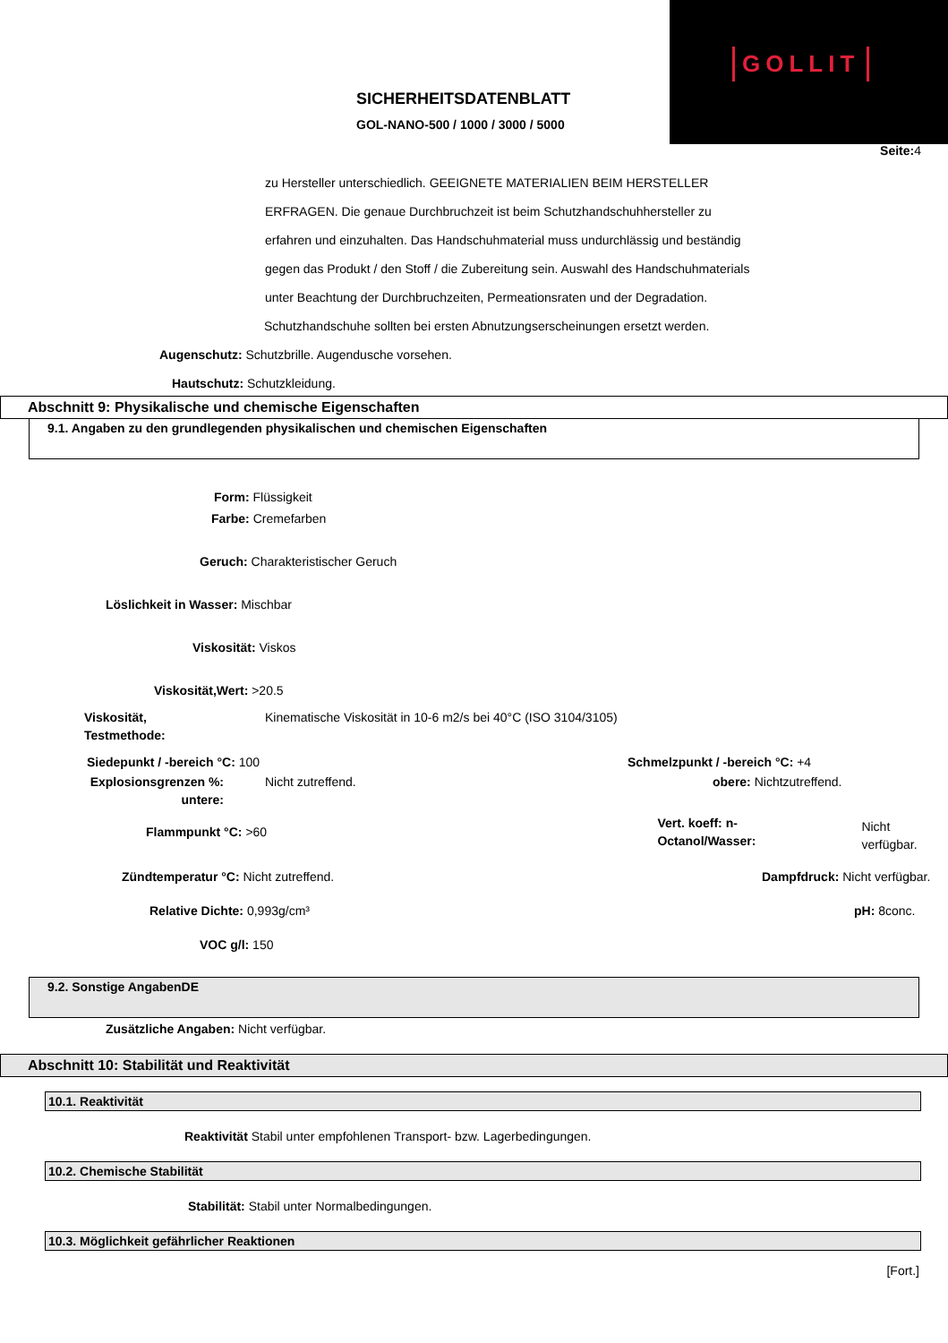GOLLIT
SICHERHEITSDATENBLATT
GOL-NANO-500 / 1000 / 3000 / 5000
Seite: 4
zu Hersteller unterschiedlich. GEEIGNETE MATERIALIEN BEIM HERSTELLER
ERFRAGEN. Die genaue Durchbruchzeit ist beim Schutzhandschuhhersteller zu
erfahren und einzuhalten. Das Handschuhmaterial muss undurchlässig und beständig
gegen das Produkt / den Stoff / die Zubereitung sein. Auswahl des Handschuhmaterials
unter Beachtung der Durchbruchzeiten, Permeationsraten und der Degradation.
Schutzhandschuhe sollten bei ersten Abnutzungserscheinungen ersetzt werden.
Augenschutz: Schutzbrille. Augendusche vorsehen.
Hautschutz: Schutzkleidung.
Abschnitt 9: Physikalische und chemische Eigenschaften
9.1. Angaben zu den grundlegenden physikalischen und chemischen Eigenschaften
Form: Flüssigkeit
Farbe: Cremefarben
Geruch: Charakteristischer Geruch
Löslichkeit in Wasser: Mischbar
Viskosität: Viskos
Viskosität,Wert: >20.5
Viskosität,
Testmethode:
Kinematische Viskosität in 10-6 m2/s bei 40°C (ISO 3104/3105)
Siedepunkt / -bereich °C: 100 Schmelzpunkt / -bereich °C: +4
Explosionsgrenzen %:
untere:
Nicht zutreffend. obere: Nichtzutreffend.
Flammpunkt °C: >60
Vert. koeff: n-
Octanol/Wasser:
Nicht verfügbar.
Zündtemperatur °C: Nicht zutreffend. Dampfdruck: Nicht verfügbar.
Relative Dichte: 0,993g/cm³ pH: 8conc.
VOC g/l: 150
9.2. Sonstige AngabenDE
Zusätzliche Angaben: Nicht verfügbar.
Abschnitt 10: Stabilität und Reaktivität
10.1. Reaktivität
Reaktivität Stabil unter empfohlenen Transport- bzw. Lagerbedingungen.
10.2. Chemische Stabilität
Stabilität: Stabil unter Normalbedingungen.
10.3. Möglichkeit gefährlicher Reaktionen
[Fort.]